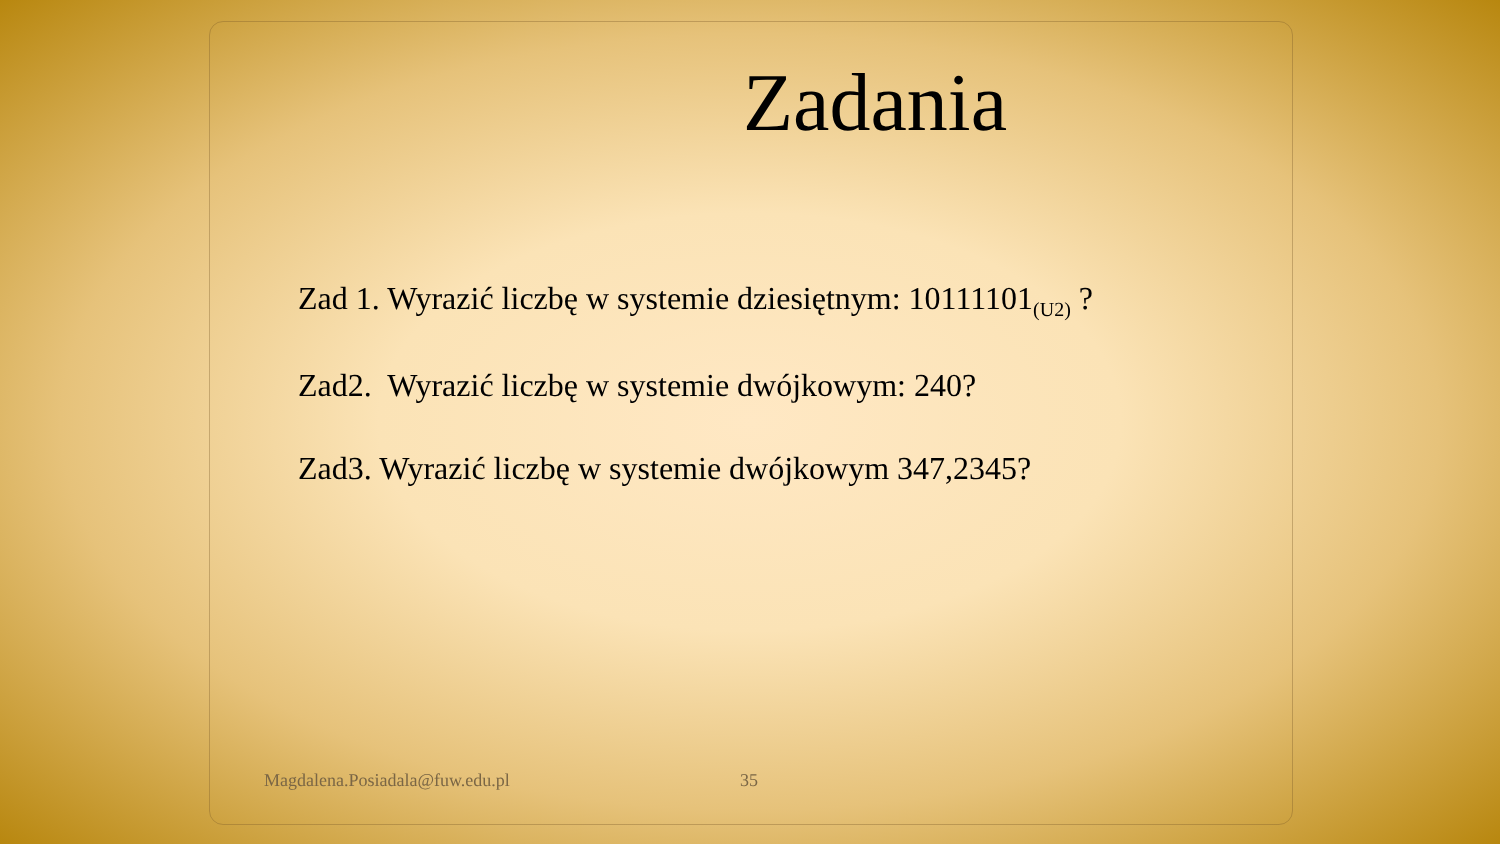Zadania
Zad 1. Wyrazić liczbę w systemie dziesiętnym: 10111101<sub>(U2)</sub> ?
Zad2. Wyrazić liczbę w systemie dwójkowym: 240?
Zad3. Wyrazić liczbę w systemie dwójkowym 347,2345?
Magdalena.Posiadala@fuw.edu.pl 35